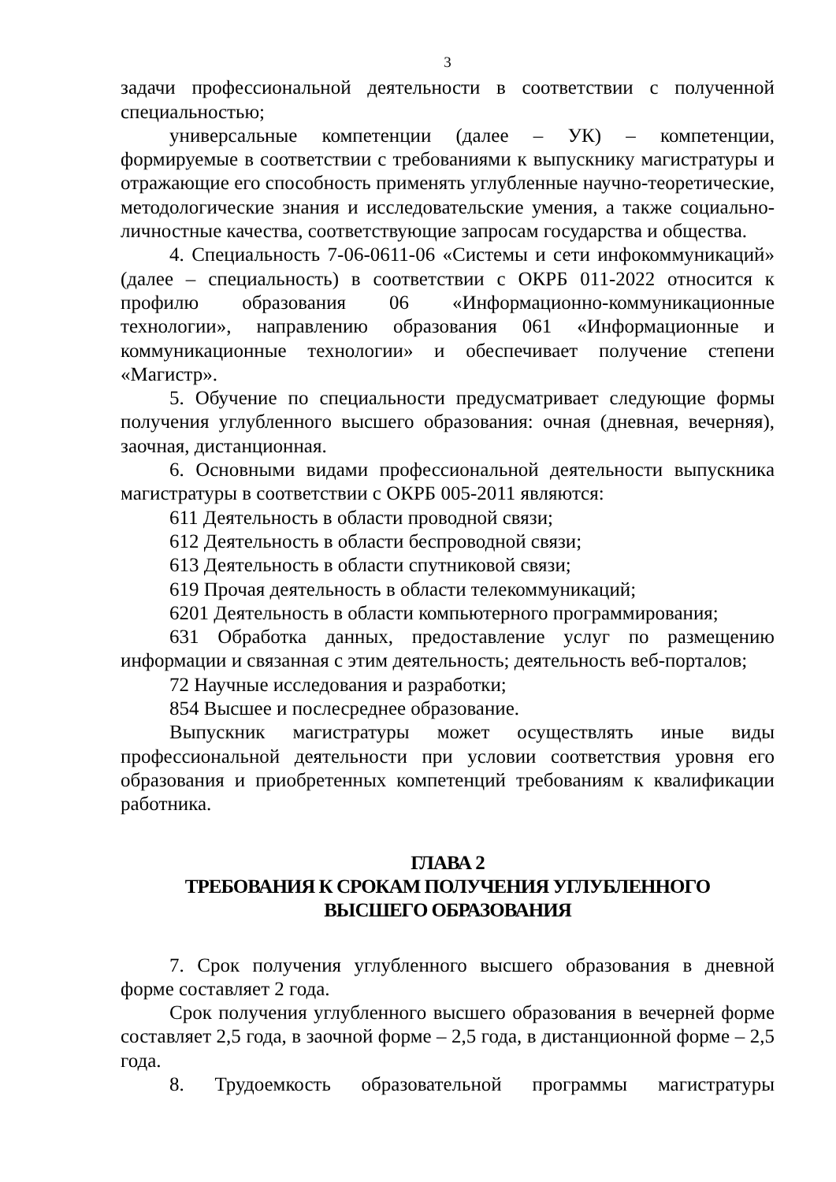3
задачи профессиональной деятельности в соответствии с полученной специальностью;
универсальные компетенции (далее – УК) – компетенции, формируемые в соответствии с требованиями к выпускнику магистратуры и отражающие его способность применять углубленные научно-теоретические, методологические знания и исследовательские умения, а также социально-личностные качества, соответствующие запросам государства и общества.
4. Специальность 7-06-0611-06 «Системы и сети инфокоммуникаций» (далее – специальность) в соответствии с ОКРБ 011-2022 относится к профилю образования 06 «Информационно-коммуникационные технологии», направлению образования 061 «Информационные и коммуникационные технологии» и обеспечивает получение степени «Магистр».
5. Обучение по специальности предусматривает следующие формы получения углубленного высшего образования: очная (дневная, вечерняя), заочная, дистанционная.
6. Основными видами профессиональной деятельности выпускника магистратуры в соответствии с ОКРБ 005-2011 являются:
611 Деятельность в области проводной связи;
612 Деятельность в области беспроводной связи;
613 Деятельность в области спутниковой связи;
619 Прочая деятельность в области телекоммуникаций;
6201 Деятельность в области компьютерного программирования;
631 Обработка данных, предоставление услуг по размещению информации и связанная с этим деятельность; деятельность веб-порталов;
72 Научные исследования и разработки;
854 Высшее и послесреднее образование.
Выпускник магистратуры может осуществлять иные виды профессиональной деятельности при условии соответствия уровня его образования и приобретенных компетенций требованиям к квалификации работника.
ГЛАВА 2
ТРЕБОВАНИЯ К СРОКАМ ПОЛУЧЕНИЯ УГЛУБЛЕННОГО
ВЫСШЕГО ОБРАЗОВАНИЯ
7. Срок получения углубленного высшего образования в дневной форме составляет 2 года.
Срок получения углубленного высшего образования в вечерней форме составляет 2,5 года, в заочной форме – 2,5 года, в дистанционной форме – 2,5 года.
8. Трудоемкость образовательной программы магистратуры